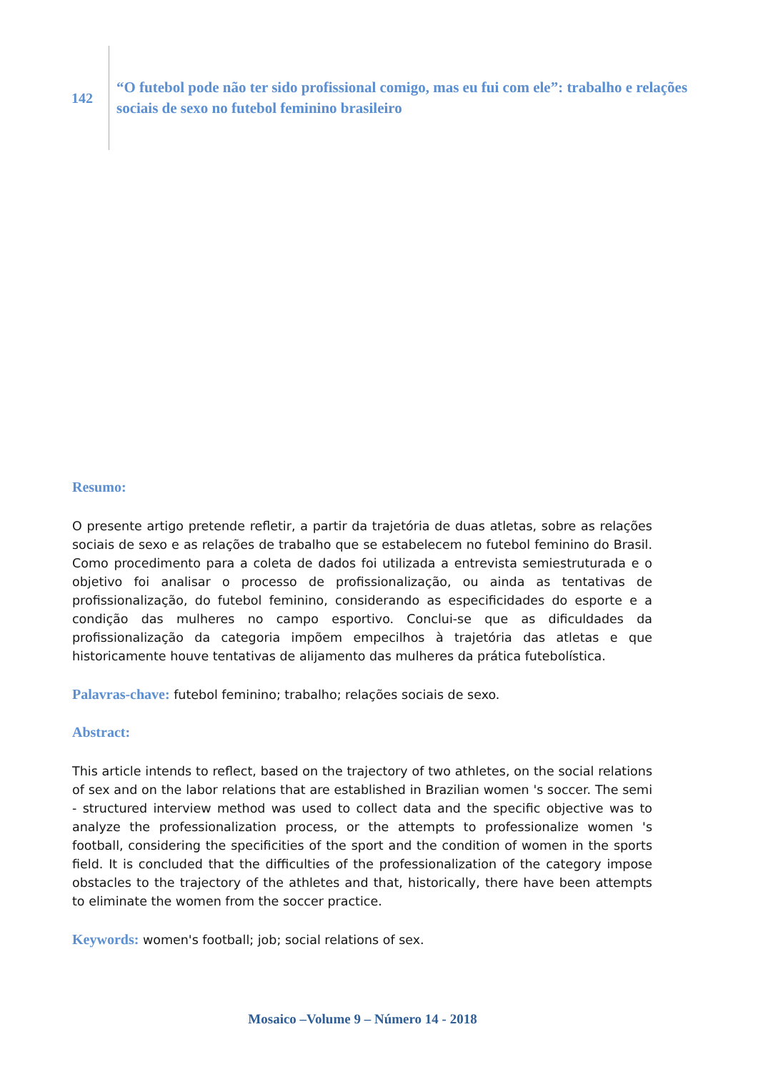142
“O futebol pode não ter sido profissional comigo, mas eu fui com ele”: trabalho e relações sociais de sexo no futebol feminino brasileiro
Resumo:
O presente artigo pretende refletir, a partir da trajetória de duas atletas, sobre as relações sociais de sexo e as relações de trabalho que se estabelecem no futebol feminino do Brasil. Como procedimento para a coleta de dados foi utilizada a entrevista semiestruturada e o objetivo foi analisar o processo de profissionalização, ou ainda as tentativas de profissionalização, do futebol feminino, considerando as especificidades do esporte e a condição das mulheres no campo esportivo. Conclui-se que as dificuldades da profissionalização da categoria impõem empecilhos à trajetória das atletas e que historicamente houve tentativas de alijamento das mulheres da prática futebolística.
Palavras-chave: futebol feminino; trabalho; relações sociais de sexo.
Abstract:
This article intends to reflect, based on the trajectory of two athletes, on the social relations of sex and on the labor relations that are established in Brazilian women 's soccer. The semi - structured interview method was used to collect data and the specific objective was to analyze the professionalization process, or the attempts to professionalize women 's football, considering the specificities of the sport and the condition of women in the sports field. It is concluded that the difficulties of the professionalization of the category impose obstacles to the trajectory of the athletes and that, historically, there have been attempts to eliminate the women from the soccer practice.
Keywords: women's football; job; social relations of sex.
Mosaico –Volume 9 – Número 14 - 2018